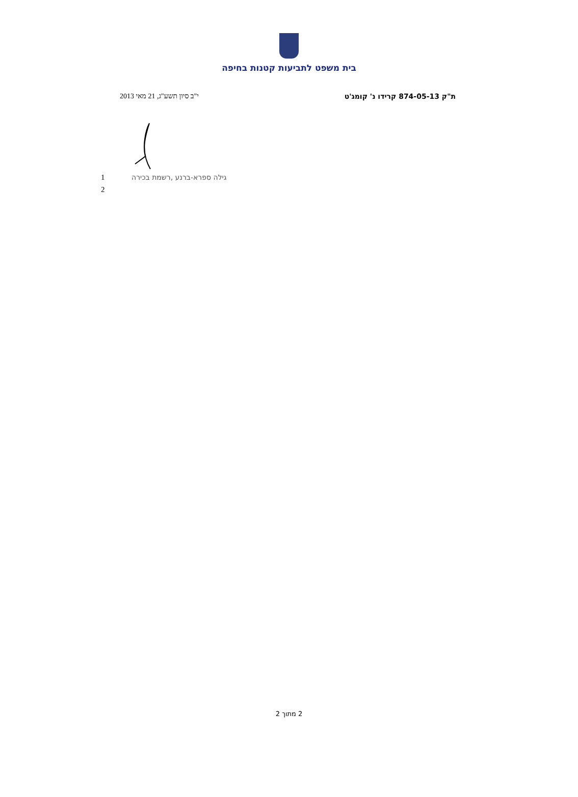בית משפט לתביעות קטנות בחיפה
ת"ק 874-05-13 קרידו נ' קומג'ט י"ב סיון תשע"ג, 21 מאי 2013
1 גילה ספרא-ברנע ,רשמת בכירה
2
2 מתוך 2